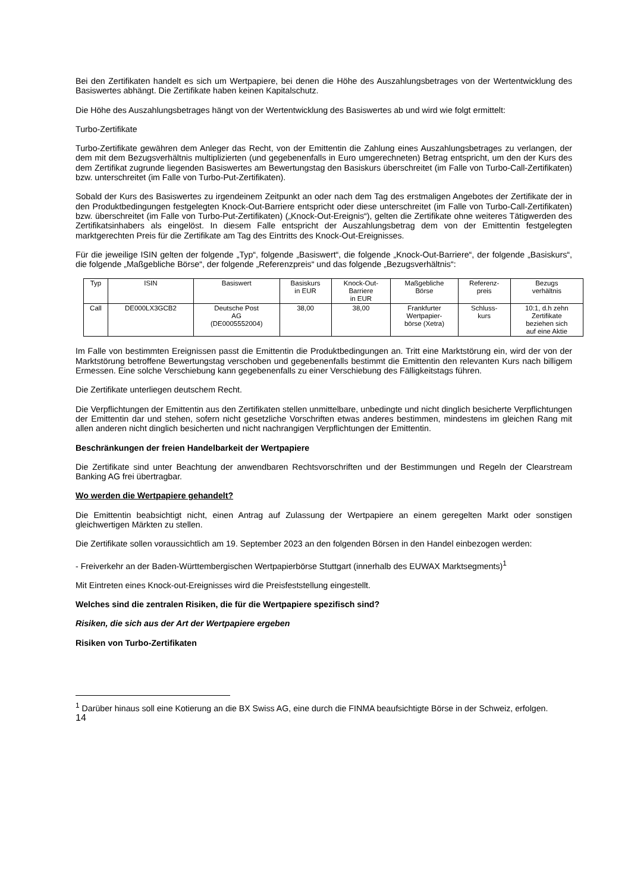Bei den Zertifikaten handelt es sich um Wertpapiere, bei denen die Höhe des Auszahlungsbetrages von der Wertentwicklung des Basiswertes abhängt. Die Zertifikate haben keinen Kapitalschutz.
Die Höhe des Auszahlungsbetrages hängt von der Wertentwicklung des Basiswertes ab und wird wie folgt ermittelt:
Turbo-Zertifikate
Turbo-Zertifikate gewähren dem Anleger das Recht, von der Emittentin die Zahlung eines Auszahlungsbetrages zu verlangen, der dem mit dem Bezugsverhältnis multiplizierten (und gegebenenfalls in Euro umgerechneten) Betrag entspricht, um den der Kurs des dem Zertifikat zugrunde liegenden Basiswertes am Bewertungstag den Basiskurs überschreitet (im Falle von Turbo-Call-Zertifikaten) bzw. unterschreitet (im Falle von Turbo-Put-Zertifikaten).
Sobald der Kurs des Basiswertes zu irgendeinem Zeitpunkt an oder nach dem Tag des erstmaligen Angebotes der Zertifikate der in den Produktbedingungen festgelegten Knock-Out-Barriere entspricht oder diese unterschreitet (im Falle von Turbo-Call-Zertifikaten) bzw. überschreitet (im Falle von Turbo-Put-Zertifikaten) („Knock-Out-Ereignis“), gelten die Zertifikate ohne weiteres Tätigwerden des Zertifikatsinhabers als eingelöst. In diesem Falle entspricht der Auszahlungsbetrag dem von der Emittentin festgelegten marktgerechten Preis für die Zertifikate am Tag des Eintritts des Knock-Out-Ereignisses.
Für die jeweilige ISIN gelten der folgende „Typ“, folgende „Basiswert“, die folgende „Knock-Out-Barriere“, der folgende „Basiskurs“, die folgende „Maßgebliche Börse“, der folgende „Referenzpreis“ und das folgende „Bezugsverhältnis“:
| Typ | ISIN | Basiswert | Basiskurs in EUR | Knock-Out- Barriere in EUR | Maßgebliche Börse | Referenz- preis | Bezugs verhältnis |
| Call | DE000LX3GCB2 | Deutsche Post AG (DE0005552004) | 38,00 | 38,00 | Frankfurter Wertpapier- börse (Xetra) | Schluss- kurs | 10:1, d.h zehn Zertifikate beziehen sich auf eine Aktie |
Im Falle von bestimmten Ereignissen passt die Emittentin die Produktbedingungen an. Tritt eine Marktstörung ein, wird der von der Marktstörung betroffene Bewertungstag verschoben und gegebenenfalls bestimmt die Emittentin den relevanten Kurs nach billigem Ermessen. Eine solche Verschiebung kann gegebenenfalls zu einer Verschiebung des Fälligkeitstags führen.
Die Zertifikate unterliegen deutschem Recht.
Die Verpflichtungen der Emittentin aus den Zertifikaten stellen unmittelbare, unbedingte und nicht dinglich besicherte Verpflichtungen der Emittentin dar und stehen, sofern nicht gesetzliche Vorschriften etwas anderes bestimmen, mindestens im gleichen Rang mit allen anderen nicht dinglich besicherten und nicht nachrangigen Verpflichtungen der Emittentin.
Beschränkungen der freien Handelbarkeit der Wertpapiere
Die Zertifikate sind unter Beachtung der anwendbaren Rechtsvorschriften und der Bestimmungen und Regeln der Clearstream Banking AG frei übertragbar.
Wo werden die Wertpapiere gehandelt?
Die Emittentin beabsichtigt nicht, einen Antrag auf Zulassung der Wertpapiere an einem geregelten Markt oder sonstigen gleichwertigen Märkten zu stellen.
Die Zertifikate sollen voraussichtlich am 19. September 2023 an den folgenden Börsen in den Handel einbezogen werden:
- Freiverkehr an der Baden-Württembergischen Wertpapierbörse Stuttgart (innerhalb des EUWAX Marktsegments)<sup>1</sup>
Mit Eintreten eines Knock-out-Ereignisses wird die Preisfeststellung eingestellt.
Welches sind die zentralen Risiken, die für die Wertpapiere spezifisch sind?
Risiken, die sich aus der Art der Wertpapiere ergeben
Risiken von Turbo-Zertifikaten
<sup>1</sup> Darüber hinaus soll eine Kotierung an die BX Swiss AG, eine durch die FINMA beaufsichtigte Börse in der Schweiz, erfolgen.
14